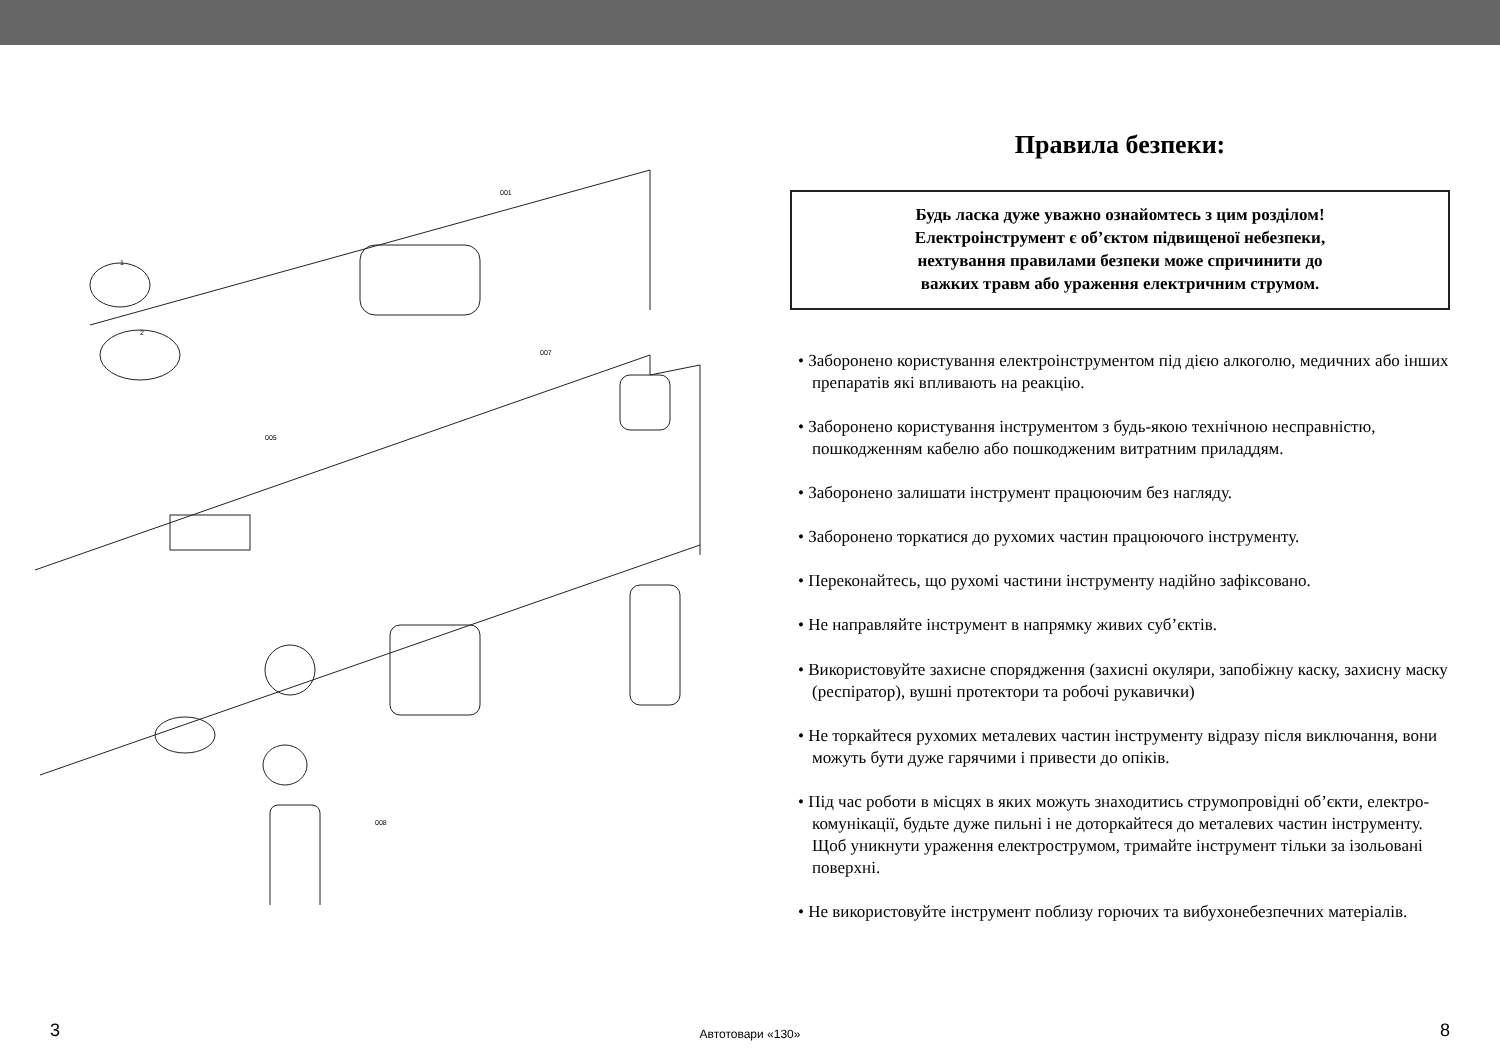1
2
001
005
007
008
Правила безпеки:
Будь ласка дуже уважно ознайомтесь з цим розділом!
Електроінструмент є об’єктом підвищеної небезпеки,
нехтування правилами безпеки може спричинити до
важких травм або ураження електричним струмом.
• Заборонено користування електроінструментом під дією алкоголю, медичних або інших препаратів які впливають на реакцію.
• Заборонено користування інструментом з будь-якою технічною несправністю, пошкодженням кабелю або пошкодженим витратним приладдям.
• Заборонено залишати інструмент працюючим без нагляду.
• Заборонено торкатися до рухомих частин працюючого інструменту.
• Переконайтесь, що рухомі частини інструменту надійно зафіксовано.
• Не направляйте інструмент в напрямку живих суб’єктів.
• Використовуйте захисне спорядження (захисні окуляри, запобіжну каску, захисну маску (респіратор), вушні протектори та робочі рукавички)
• Не торкайтеся рухомих металевих частин інструменту відразу після виключання, вони можуть бути дуже гарячими і привести до опіків.
• Під час роботи в місцях в яких можуть знаходитись струмопровідні об’єкти, електро-комунікації, будьте дуже пильні і не доторкайтеся до металевих частин інструменту. Щоб уникнути ураження електрострумом, тримайте інструмент тільки за ізольовані поверхні.
• Не використовуйте інструмент поблизу горючих та вибухонебезпечних матеріалів.
3
Автотовари «130»
8